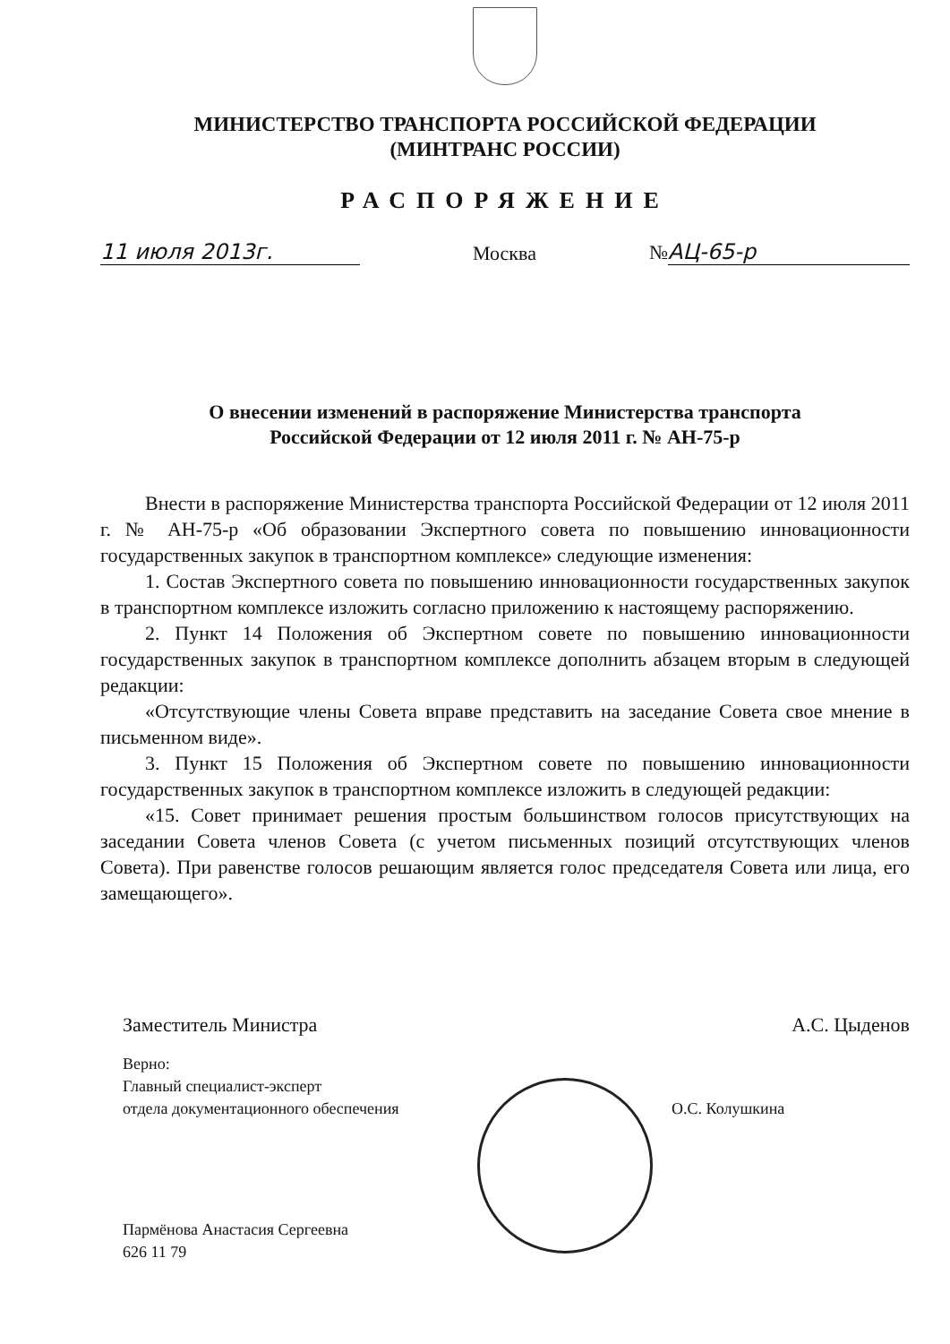МИНИСТЕРСТВО ТРАНСПОРТА РОССИЙСКОЙ ФЕДЕРАЦИИ
(МИНТРАНС РОССИИ)
РАСПОРЯЖЕНИЕ
11 июля 2013г. Москва № АЦ-65-р
О внесении изменений в распоряжение Министерства транспорта
Российской Федерации от 12 июля 2011 г. № АН-75-р
Внести в распоряжение Министерства транспорта Российской Федерации от 12 июля 2011 г. № АН-75-р «Об образовании Экспертного совета по повышению инновационности государственных закупок в транспортном комплексе» следующие изменения:
1. Состав Экспертного совета по повышению инновационности государственных закупок в транспортном комплексе изложить согласно приложению к настоящему распоряжению.
2. Пункт 14 Положения об Экспертном совете по повышению инновационности государственных закупок в транспортном комплексе дополнить абзацем вторым в следующей редакции:
«Отсутствующие члены Совета вправе представить на заседание Совета свое мнение в письменном виде».
3. Пункт 15 Положения об Экспертном совете по повышению инновационности государственных закупок в транспортном комплексе изложить в следующей редакции:
«15. Совет принимает решения простым большинством голосов присутствующих на заседании Совета членов Совета (с учетом письменных позиций отсутствующих членов Совета). При равенстве голосов решающим является голос председателя Совета или лица, его замещающего».
Заместитель Министра А.С. Цыденов
Верно:
Главный специалист-эксперт
отдела документационного обеспечения О.С. Колушкина
Пармёнова Анастасия Сергеевна
626 11 79